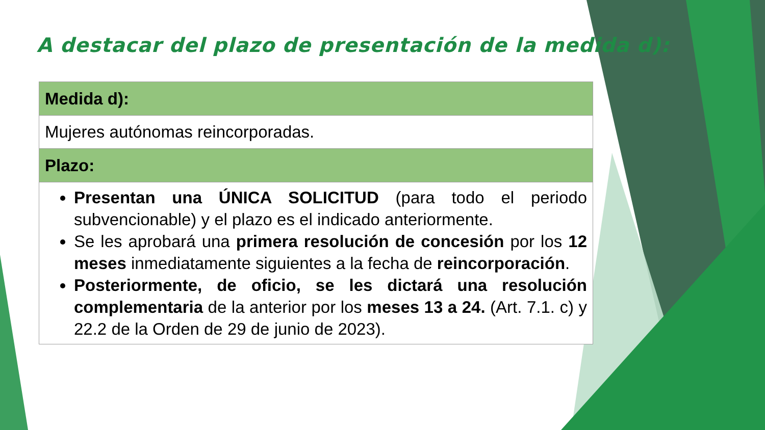A destacar del plazo de presentación de la medida d):
| Medida d): |
| --- |
| Mujeres autónomas reincorporadas. |
| Plazo: |
| Presentan una ÚNICA SOLICITUD (para todo el periodo subvencionable) y el plazo es el indicado anteriormente. Se les aprobará una primera resolución de concesión por los 12 meses inmediatamente siguientes a la fecha de reincorporación . Posteriormente, de oficio, se les dictará una resolución complementaria de la anterior por los meses 13 a 24. (Art. 7.1. c) y 22.2 de la Orden de 29 de junio de 2023). |